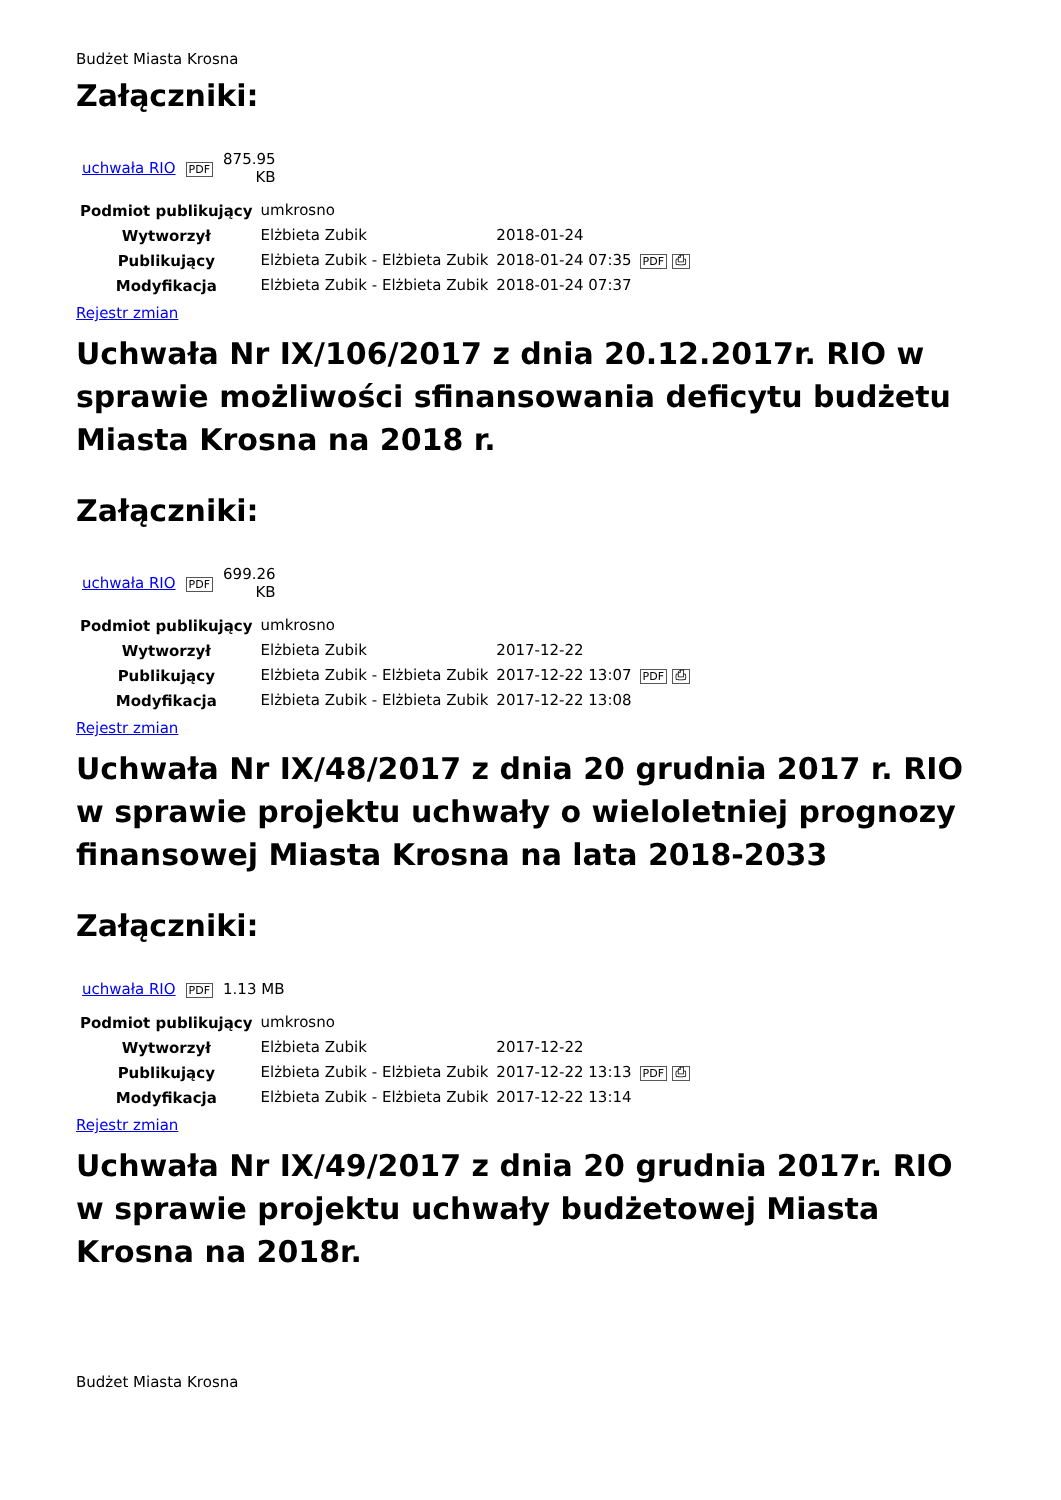Budżet Miasta Krosna
Załączniki:
| uchwała RIO | PDF | 875.95 KB |
| Podmiot publikujący | umkrosno | | |
| Wytworzył | Elżbieta Zubik | 2018-01-24 | PDF ⎙ |
| Publikujący | Elżbieta Zubik - Elżbieta Zubik | 2018-01-24 07:35 | |
| Modyfikacja | Elżbieta Zubik - Elżbieta Zubik | 2018-01-24 07:37 | |
Rejestr zmian
Uchwała Nr IX/106/2017 z dnia 20.12.2017r. RIO w sprawie możliwości sfinansowania deficytu budżetu Miasta Krosna na 2018 r.
Załączniki:
| uchwała RIO | PDF | 699.26 KB |
| Podmiot publikujący | umkrosno | | |
| Wytworzył | Elżbieta Zubik | 2017-12-22 | PDF ⎙ |
| Publikujący | Elżbieta Zubik - Elżbieta Zubik | 2017-12-22 13:07 | |
| Modyfikacja | Elżbieta Zubik - Elżbieta Zubik | 2017-12-22 13:08 | |
Rejestr zmian
Uchwała Nr IX/48/2017 z dnia 20 grudnia 2017 r. RIO w sprawie projektu uchwały o wieloletniej prognozy finansowej Miasta Krosna na lata 2018-2033
Załączniki:
| uchwała RIO | PDF | 1.13 MB |
| Podmiot publikujący | umkrosno | | |
| Wytworzył | Elżbieta Zubik | 2017-12-22 | PDF ⎙ |
| Publikujący | Elżbieta Zubik - Elżbieta Zubik | 2017-12-22 13:13 | |
| Modyfikacja | Elżbieta Zubik - Elżbieta Zubik | 2017-12-22 13:14 | |
Rejestr zmian
Uchwała Nr IX/49/2017 z dnia 20 grudnia 2017r. RIO w sprawie projektu uchwały budżetowej Miasta Krosna na 2018r.
Budżet Miasta Krosna